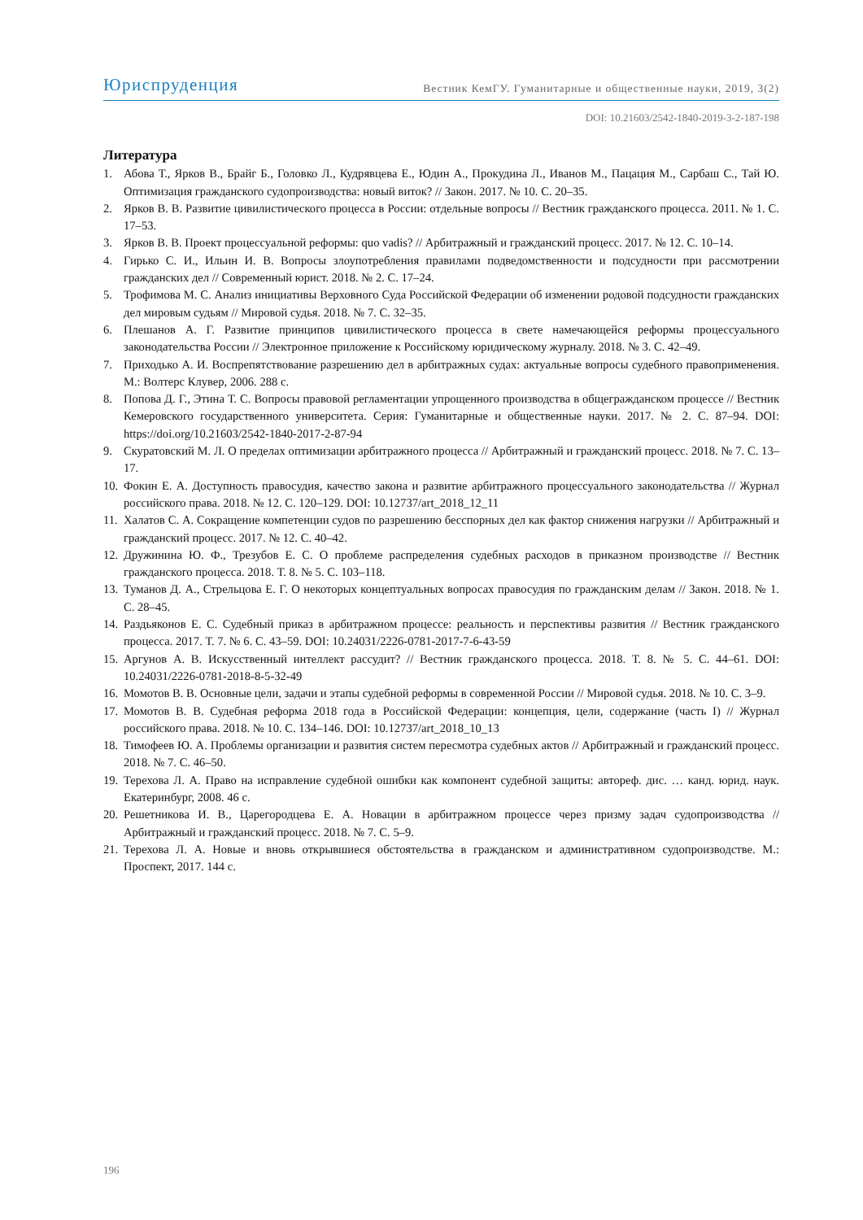Юриспруденция
Вестник КемГУ. Гуманитарные и общественные науки, 2019, 3(2)
DOI: 10.21603/2542-1840-2019-3-2-187-198
Литература
1. Абова Т., Ярков В., Брайг Б., Головко Л., Кудрявцева Е., Юдин А., Прокудина Л., Иванов М., Пацация М., Сарбаш С., Тай Ю. Оптимизация гражданского судопроизводства: новый виток? // Закон. 2017. № 10. С. 20–35.
2. Ярков В. В. Развитие цивилистического процесса в России: отдельные вопросы // Вестник гражданского процесса. 2011. № 1. С. 17–53.
3. Ярков В. В. Проект процессуальной реформы: quo vadis? // Арбитражный и гражданский процесс. 2017. № 12. С. 10–14.
4. Гирько С. И., Ильин И. В. Вопросы злоупотребления правилами подведомственности и подсудности при рассмотрении гражданских дел // Современный юрист. 2018. № 2. С. 17–24.
5. Трофимова М. С. Анализ инициативы Верховного Суда Российской Федерации об изменении родовой подсудности гражданских дел мировым судьям // Мировой судья. 2018. № 7. С. 32–35.
6. Плешанов А. Г. Развитие принципов цивилистического процесса в свете намечающейся реформы процессуального законодательства России // Электронное приложение к Российскому юридическому журналу. 2018. № 3. С. 42–49.
7. Приходько А. И. Воспрепятствование разрешению дел в арбитражных судах: актуальные вопросы судебного правоприменения. М.: Волтерс Клувер, 2006. 288 с.
8. Попова Д. Г., Этина Т. С. Вопросы правовой регламентации упрощенного производства в общегражданском процессе // Вестник Кемеровского государственного университета. Серия: Гуманитарные и общественные науки. 2017. № 2. С. 87–94. DOI: https://doi.org/10.21603/2542-1840-2017-2-87-94
9. Скуратовский М. Л. О пределах оптимизации арбитражного процесса // Арбитражный и гражданский процесс. 2018. № 7. С. 13–17.
10. Фокин Е. А. Доступность правосудия, качество закона и развитие арбитражного процессуального законодательства // Журнал российского права. 2018. № 12. С. 120–129. DOI: 10.12737/art_2018_12_11
11. Халатов С. А. Сокращение компетенции судов по разрешению бесспорных дел как фактор снижения нагрузки // Арбитражный и гражданский процесс. 2017. № 12. С. 40–42.
12. Дружинина Ю. Ф., Трезубов Е. С. О проблеме распределения судебных расходов в приказном производстве // Вестник гражданского процесса. 2018. Т. 8. № 5. С. 103–118.
13. Туманов Д. А., Стрельцова Е. Г. О некоторых концептуальных вопросах правосудия по гражданским делам // Закон. 2018. № 1. С. 28–45.
14. Раздьяконов Е. С. Судебный приказ в арбитражном процессе: реальность и перспективы развития // Вестник гражданского процесса. 2017. Т. 7. № 6. С. 43–59. DOI: 10.24031/2226-0781-2017-7-6-43-59
15. Аргунов А. В. Искусственный интеллект рассудит? // Вестник гражданского процесса. 2018. Т. 8. № 5. С. 44–61. DOI: 10.24031/2226-0781-2018-8-5-32-49
16. Момотов В. В. Основные цели, задачи и этапы судебной реформы в современной России // Мировой судья. 2018. № 10. С. 3–9.
17. Момотов В. В. Судебная реформа 2018 года в Российской Федерации: концепция, цели, содержание (часть I) // Журнал российского права. 2018. № 10. С. 134–146. DOI: 10.12737/art_2018_10_13
18. Тимофеев Ю. А. Проблемы организации и развития систем пересмотра судебных актов // Арбитражный и гражданский процесс. 2018. № 7. С. 46–50.
19. Терехова Л. А. Право на исправление судебной ошибки как компонент судебной защиты: автореф. дис. … канд. юрид. наук. Екатеринбург, 2008. 46 с.
20. Решетникова И. В., Царегородцева Е. А. Новации в арбитражном процессе через призму задач судопроизводства // Арбитражный и гражданский процесс. 2018. № 7. С. 5–9.
21. Терехова Л. А. Новые и вновь открывшиеся обстоятельства в гражданском и административном судопроизводстве. М.: Проспект, 2017. 144 с.
196